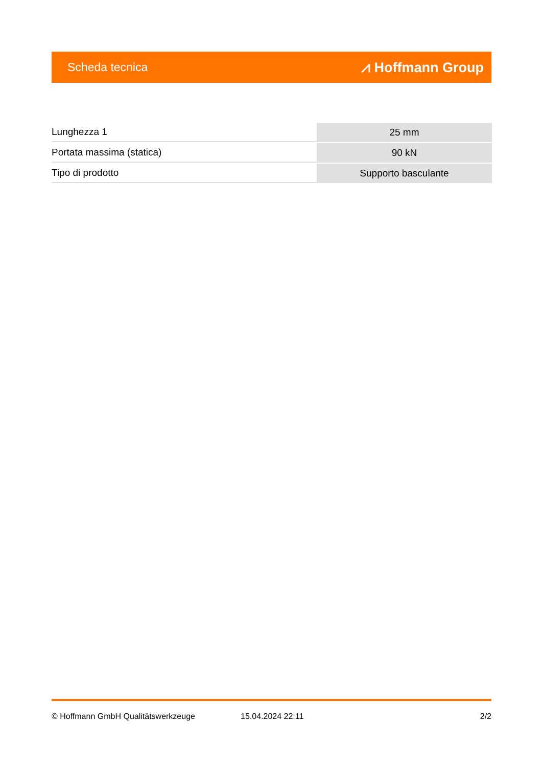Scheda tecnica ⩘ Hoffmann Group
| Lunghezza 1 | 25 mm |
| Portata massima (statica) | 90 kN |
| Tipo di prodotto | Supporto basculante |
© Hoffmann GmbH Qualitätswerkzeuge 15.04.2024 22:11 2/2